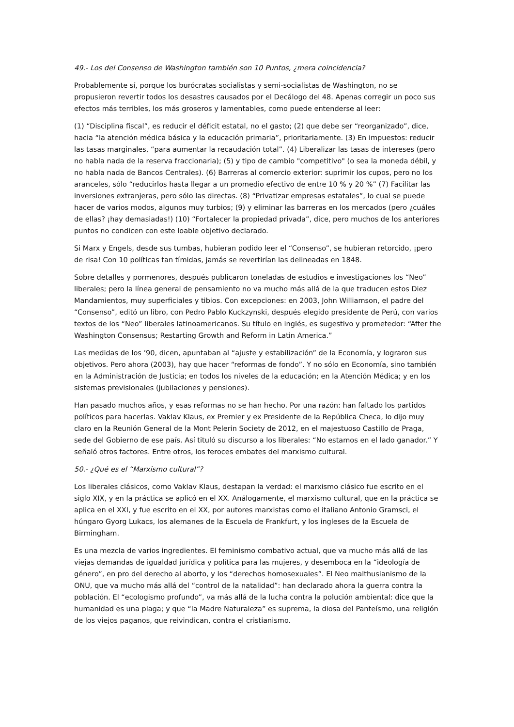49.- Los del Consenso de Washington también son 10 Puntos, ¿mera coincidencia?
Probablemente sí, porque los burócratas socialistas y semi-socialistas de Washington, no se propusieron revertir todos los desastres causados por el Decálogo del 48. Apenas corregir un poco sus efectos más terribles, los más groseros y lamentables, como puede entenderse al leer:
(1) “Disciplina fiscal”, es reducir el déficit estatal, no el gasto; (2) que debe ser “reorganizado”, dice, hacia “la atención médica básica y la educación primaria”, prioritariamente. (3) En impuestos: reducir las tasas marginales, “para aumentar la recaudación total”. (4) Liberalizar las tasas de intereses (pero no habla nada de la reserva fraccionaria); (5) y tipo de cambio "competitivo" (o sea la moneda débil, y no habla nada de Bancos Centrales). (6) Barreras al comercio exterior: suprimir los cupos, pero no los aranceles, sólo “reducirlos hasta llegar a un promedio efectivo de entre 10 % y 20 %” (7) Facilitar las inversiones extranjeras, pero sólo las directas. (8) “Privatizar empresas estatales”, lo cual se puede hacer de varios modos, algunos muy turbios; (9) y eliminar las barreras en los mercados (pero ¿cuáles de ellas? ¡hay demasiadas!) (10) “Fortalecer la propiedad privada”, dice, pero muchos de los anteriores puntos no condicen con este loable objetivo declarado.
Si Marx y Engels, desde sus tumbas, hubieran podido leer el “Consenso”, se hubieran retorcido, ¡pero de risa! Con 10 políticas tan tímidas, jamás se revertirían las delineadas en 1848.
Sobre detalles y pormenores, después publicaron toneladas de estudios e investigaciones los “Neo” liberales; pero la línea general de pensamiento no va mucho más allá de la que traducen estos Diez Mandamientos, muy superficiales y tibios. Con excepciones: en 2003, John Williamson, el padre del “Consenso”, editó un libro, con Pedro Pablo Kuckzynski, después elegido presidente de Perú, con varios textos de los “Neo” liberales latinoamericanos. Su título en inglés, es sugestivo y prometedor: “After the Washington Consensus; Restarting Growth and Reform in Latin America.”
Las medidas de los ’90, dicen, apuntaban al “ajuste y estabilización” de la Economía, y lograron sus objetivos. Pero ahora (2003), hay que hacer “reformas de fondo”. Y no sólo en Economía, sino también en la Administración de Justicia; en todos los niveles de la educación; en la Atención Médica; y en los sistemas previsionales (jubilaciones y pensiones).
Han pasado muchos años, y esas reformas no se han hecho. Por una razón: han faltado los partidos políticos para hacerlas. Vaklav Klaus, ex Premier y ex Presidente de la República Checa, lo dijo muy claro en la Reunión General de la Mont Pelerin Society de 2012, en el majestuoso Castillo de Praga, sede del Gobierno de ese país. Así tituló su discurso a los liberales: “No estamos en el lado ganador.” Y señaló otros factores. Entre otros, los feroces embates del marxismo cultural.
50.- ¿Qué es el “Marxismo cultural”?
Los liberales clásicos, como Vaklav Klaus, destapan la verdad: el marxismo clásico fue escrito en el siglo XIX, y en la práctica se aplicó en el XX. Análogamente, el marxismo cultural, que en la práctica se aplica en el XXI, y fue escrito en el XX, por autores marxistas como el italiano Antonio Gramsci, el húngaro Gyorg Lukacs, los alemanes de la Escuela de Frankfurt, y los ingleses de la Escuela de Birmingham.
Es una mezcla de varios ingredientes. El feminismo combativo actual, que va mucho más allá de las viejas demandas de igualdad jurídica y política para las mujeres, y desemboca en la “ideología de género”, en pro del derecho al aborto, y los “derechos homosexuales”. El Neo malthusianismo de la ONU, que va mucho más allá del “control de la natalidad”: han declarado ahora la guerra contra la población. El “ecologismo profundo”, va más allá de la lucha contra la polución ambiental: dice que la humanidad es una plaga; y que “la Madre Naturaleza” es suprema, la diosa del Panteísmo, una religión de los viejos paganos, que reivindican, contra el cristianismo.